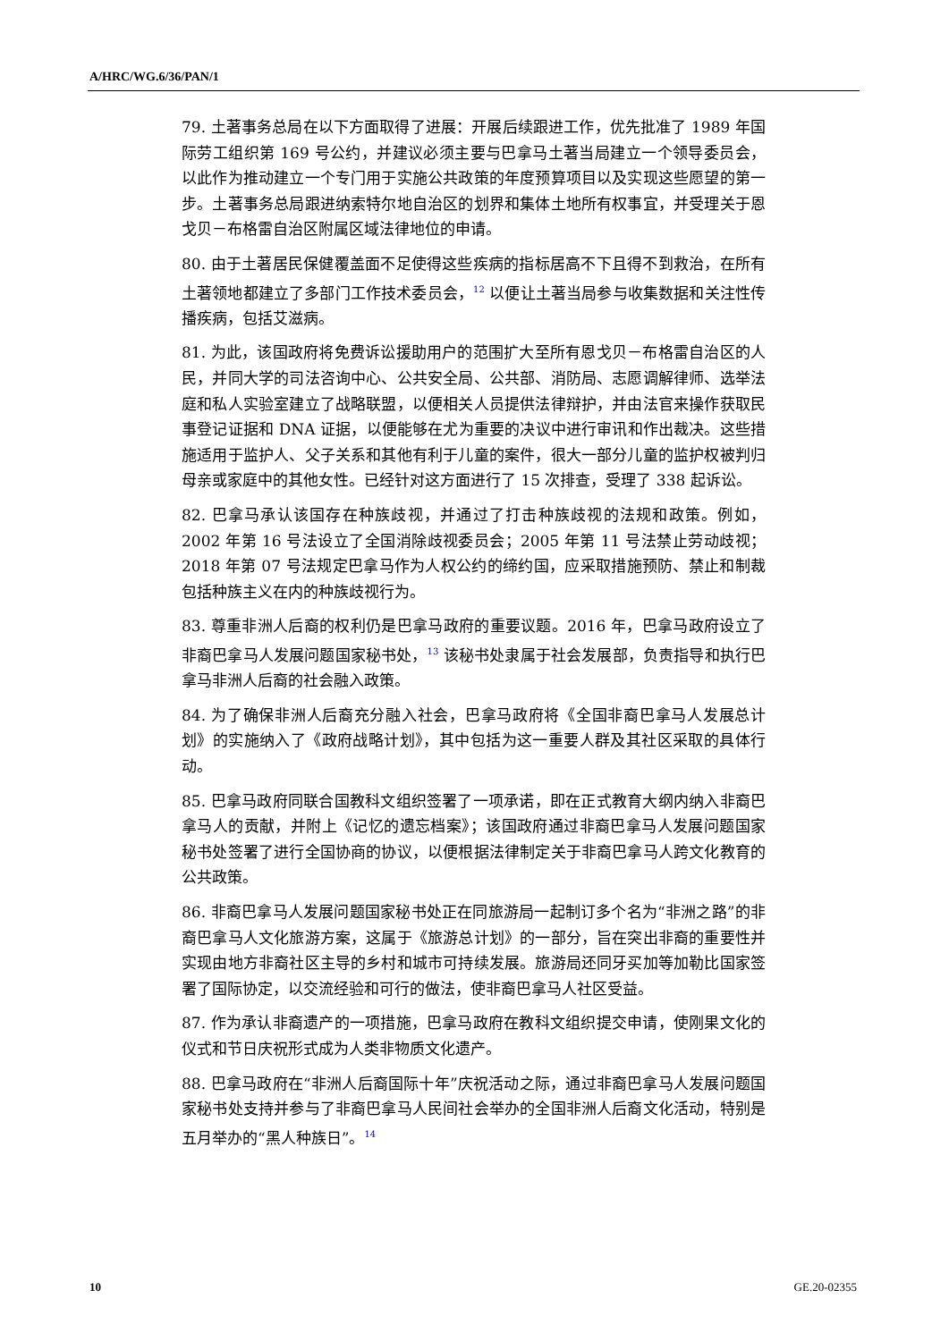A/HRC/WG.6/36/PAN/1
79. 土著事务总局在以下方面取得了进展：开展后续跟进工作，优先批准了 1989 年国际劳工组织第 169 号公约，并建议必须主要与巴拿马土著当局建立一个领导委员会，以此作为推动建立一个专门用于实施公共政策的年度预算项目以及实现这些愿望的第一步。土著事务总局跟进纳索特尔地自治区的划界和集体土地所有权事宜，并受理关于恩戈贝－布格雷自治区附属区域法律地位的申请。
80. 由于土著居民保健覆盖面不足使得这些疾病的指标居高不下且得不到救治，在所有土著领地都建立了多部门工作技术委员会，<sup>12</sup> 以便让土著当局参与收集数据和关注性传播疾病，包括艾滋病。
81. 为此，该国政府将免费诉讼援助用户的范围扩大至所有恩戈贝－布格雷自治区的人民，并同大学的司法咨询中心、公共安全局、公共部、消防局、志愿调解律师、选举法庭和私人实验室建立了战略联盟，以便相关人员提供法律辩护，并由法官来操作获取民事登记证据和 DNA 证据，以便能够在尤为重要的决议中进行审讯和作出裁决。这些措施适用于监护人、父子关系和其他有利于儿童的案件，很大一部分儿童的监护权被判归母亲或家庭中的其他女性。已经针对这方面进行了 15 次排查，受理了 338 起诉讼。
82. 巴拿马承认该国存在种族歧视，并通过了打击种族歧视的法规和政策。例如，2002 年第 16 号法设立了全国消除歧视委员会；2005 年第 11 号法禁止劳动歧视；2018 年第 07 号法规定巴拿马作为人权公约的缔约国，应采取措施预防、禁止和制裁包括种族主义在内的种族歧视行为。
83. 尊重非洲人后裔的权利仍是巴拿马政府的重要议题。2016 年，巴拿马政府设立了非裔巴拿马人发展问题国家秘书处，<sup>13</sup> 该秘书处隶属于社会发展部，负责指导和执行巴拿马非洲人后裔的社会融入政策。
84. 为了确保非洲人后裔充分融入社会，巴拿马政府将《全国非裔巴拿马人发展总计划》的实施纳入了《政府战略计划》，其中包括为这一重要人群及其社区采取的具体行动。
85. 巴拿马政府同联合国教科文组织签署了一项承诺，即在正式教育大纲内纳入非裔巴拿马人的贡献，并附上《记忆的遗忘档案》；该国政府通过非裔巴拿马人发展问题国家秘书处签署了进行全国协商的协议，以便根据法律制定关于非裔巴拿马人跨文化教育的公共政策。
86. 非裔巴拿马人发展问题国家秘书处正在同旅游局一起制订多个名为“非洲之路”的非裔巴拿马人文化旅游方案，这属于《旅游总计划》的一部分，旨在突出非裔的重要性并实现由地方非裔社区主导的乡村和城市可持续发展。旅游局还同牙买加等加勒比国家签署了国际协定，以交流经验和可行的做法，使非裔巴拿马人社区受益。
87. 作为承认非裔遗产的一项措施，巴拿马政府在教科文组织提交申请，使刚果文化的仪式和节日庆祝形式成为人类非物质文化遗产。
88. 巴拿马政府在“非洲人后裔国际十年”庆祝活动之际，通过非裔巴拿马人发展问题国家秘书处支持并参与了非裔巴拿马人民间社会举办的全国非洲人后裔文化活动，特别是五月举办的“黑人种族日”。<sup>14</sup>
10 GE.20-02355